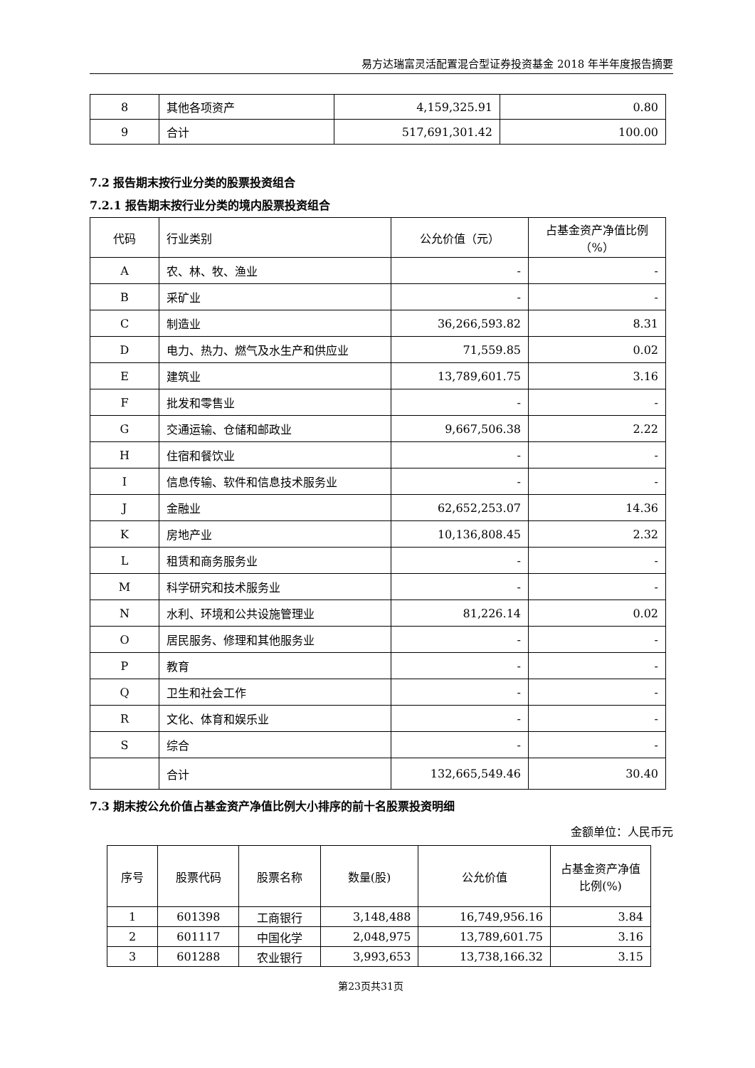易方达瑞富灵活配置混合型证券投资基金 2018 年半年度报告摘要
| 8 | 其他各项资产 | 4,159,325.91 | 0.80 |
| 9 | 合计 | 517,691,301.42 | 100.00 |
7.2 报告期末按行业分类的股票投资组合
7.2.1 报告期末按行业分类的境内股票投资组合
| 代码 | 行业类别 | 公允价值（元） | 占基金资产净值比例（%） |
| --- | --- | --- | --- |
| A | 农、林、牧、渔业 | - | - |
| B | 采矿业 | - | - |
| C | 制造业 | 36,266,593.82 | 8.31 |
| D | 电力、热力、燃气及水生产和供应业 | 71,559.85 | 0.02 |
| E | 建筑业 | 13,789,601.75 | 3.16 |
| F | 批发和零售业 | - | - |
| G | 交通运输、仓储和邮政业 | 9,667,506.38 | 2.22 |
| H | 住宿和餐饮业 | - | - |
| I | 信息传输、软件和信息技术服务业 | - | - |
| J | 金融业 | 62,652,253.07 | 14.36 |
| K | 房地产业 | 10,136,808.45 | 2.32 |
| L | 租赁和商务服务业 | - | - |
| M | 科学研究和技术服务业 | - | - |
| N | 水利、环境和公共设施管理业 | 81,226.14 | 0.02 |
| O | 居民服务、修理和其他服务业 | - | - |
| P | 教育 | - | - |
| Q | 卫生和社会工作 | - | - |
| R | 文化、体育和娱乐业 | - | - |
| S | 综合 | - | - |
| | 合计 | 132,665,549.46 | 30.40 |
7.3 期末按公允价值占基金资产净值比例大小排序的前十名股票投资明细
金额单位：人民币元
| 序号 | 股票代码 | 股票名称 | 数量(股) | 公允价值 | 占基金资产净值比例(%) |
| --- | --- | --- | --- | --- | --- |
| 1 | 601398 | 工商银行 | 3,148,488 | 16,749,956.16 | 3.84 |
| 2 | 601117 | 中国化学 | 2,048,975 | 13,789,601.75 | 3.16 |
| 3 | 601288 | 农业银行 | 3,993,653 | 13,738,166.32 | 3.15 |
第23页共31页